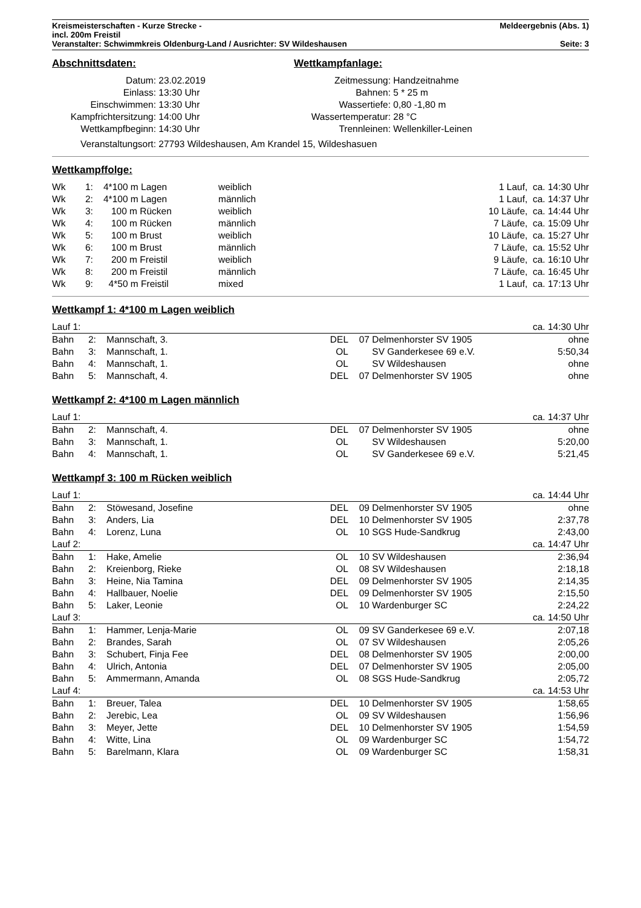Kreismeisterschaften - Kurze Strecke - Meldeergebnis (Abs. 1)
incl. 200m Freistil
Veranstalter: Schwimmkreis Oldenburg-Land / Ausrichter: SV Wildeshausen Seite: 3
Abschnittsdaten: Wettkampfanlage:
| Datum: | 23.02.2019 | Zeitmessung: | Handzeitnahme |
| Einlass: | 13:30 Uhr | Bahnen: | 5 * 25 m |
| Einschwimmen: | 13:30 Uhr | Wassertiefe: | 0,80 -1,80 m |
| Kampfrichtersitzung: | 14:00 Uhr | Wassertemperatur: | 28 °C |
| Wettkampfbeginn: | 14:30 Uhr | Trennleinen: | Wellenkiller-Leinen |
| Veranstaltungsort: | 27793 Wildeshausen, Am Krandel 15, Wildeshasuen | | |
Wettkampffolge:
| Wk | 1: | 4*100 m Lagen | weiblich | 1 Lauf, ca. 14:30 Uhr |
| Wk | 2: | 4*100 m Lagen | männlich | 1 Lauf, ca. 14:37 Uhr |
| Wk | 3: | 100 m Rücken | weiblich | 10 Läufe, ca. 14:44 Uhr |
| Wk | 4: | 100 m Rücken | männlich | 7 Läufe, ca. 15:09 Uhr |
| Wk | 5: | 100 m Brust | weiblich | 10 Läufe, ca. 15:27 Uhr |
| Wk | 6: | 100 m Brust | männlich | 7 Läufe, ca. 15:52 Uhr |
| Wk | 7: | 200 m Freistil | weiblich | 9 Läufe, ca. 16:10 Uhr |
| Wk | 8: | 200 m Freistil | männlich | 7 Läufe, ca. 16:45 Uhr |
| Wk | 9: | 4*50 m Freistil | mixed | 1 Lauf, ca. 17:13 Uhr |
Wettkampf 1: 4*100 m Lagen weiblich
| Lauf 1: | | | | | | ca. 14:30 Uhr |
| Bahn | 2: | Mannschaft, 3. | DEL | 07 | Delmenhorster SV 1905 | ohne |
| Bahn | 3: | Mannschaft, 1. | OL | | SV Ganderkesee 69 e.V. | 5:50,34 |
| Bahn | 4: | Mannschaft, 1. | OL | | SV Wildeshausen | ohne |
| Bahn | 5: | Mannschaft, 4. | DEL | 07 | Delmenhorster SV 1905 | ohne |
Wettkampf 2: 4*100 m Lagen männlich
| Lauf 1: | | | | | | ca. 14:37 Uhr |
| Bahn | 2: | Mannschaft, 4. | DEL | 07 | Delmenhorster SV 1905 | ohne |
| Bahn | 3: | Mannschaft, 1. | OL | | SV Wildeshausen | 5:20,00 |
| Bahn | 4: | Mannschaft, 1. | OL | | SV Ganderkesee 69 e.V. | 5:21,45 |
Wettkampf 3: 100 m Rücken weiblich
| Lauf 1: | | | | | | ca. 14:44 Uhr |
| Bahn | 2: | Stöwesand, Josefine | DEL | 09 | Delmenhorster SV 1905 | ohne |
| Bahn | 3: | Anders, Lia | DEL | 10 | Delmenhorster SV 1905 | 2:37,78 |
| Bahn | 4: | Lorenz, Luna | OL | 10 | SGS Hude-Sandkrug | 2:43,00 |
| Lauf 2: | | | | | | ca. 14:47 Uhr |
| Bahn | 1: | Hake, Amelie | OL | 10 | SV Wildeshausen | 2:36,94 |
| Bahn | 2: | Kreienborg, Rieke | OL | 08 | SV Wildeshausen | 2:18,18 |
| Bahn | 3: | Heine, Nia Tamina | DEL | 09 | Delmenhorster SV 1905 | 2:14,35 |
| Bahn | 4: | Hallbauer, Noelie | DEL | 09 | Delmenhorster SV 1905 | 2:15,50 |
| Bahn | 5: | Laker, Leonie | OL | 10 | Wardenburger SC | 2:24,22 |
| Lauf 3: | | | | | | ca. 14:50 Uhr |
| Bahn | 1: | Hammer, Lenja-Marie | OL | 09 | SV Ganderkesee 69 e.V. | 2:07,18 |
| Bahn | 2: | Brandes, Sarah | OL | 07 | SV Wildeshausen | 2:05,26 |
| Bahn | 3: | Schubert, Finja Fee | DEL | 08 | Delmenhorster SV 1905 | 2:00,00 |
| Bahn | 4: | Ulrich, Antonia | DEL | 07 | Delmenhorster SV 1905 | 2:05,00 |
| Bahn | 5: | Ammermann, Amanda | OL | 08 | SGS Hude-Sandkrug | 2:05,72 |
| Lauf 4: | | | | | | ca. 14:53 Uhr |
| Bahn | 1: | Breuer, Talea | DEL | 10 | Delmenhorster SV 1905 | 1:58,65 |
| Bahn | 2: | Jerebic, Lea | OL | 09 | SV Wildeshausen | 1:56,96 |
| Bahn | 3: | Meyer, Jette | DEL | 10 | Delmenhorster SV 1905 | 1:54,59 |
| Bahn | 4: | Witte, Lina | OL | 09 | Wardenburger SC | 1:54,72 |
| Bahn | 5: | Barelmann, Klara | OL | 09 | Wardenburger SC | 1:58,31 |